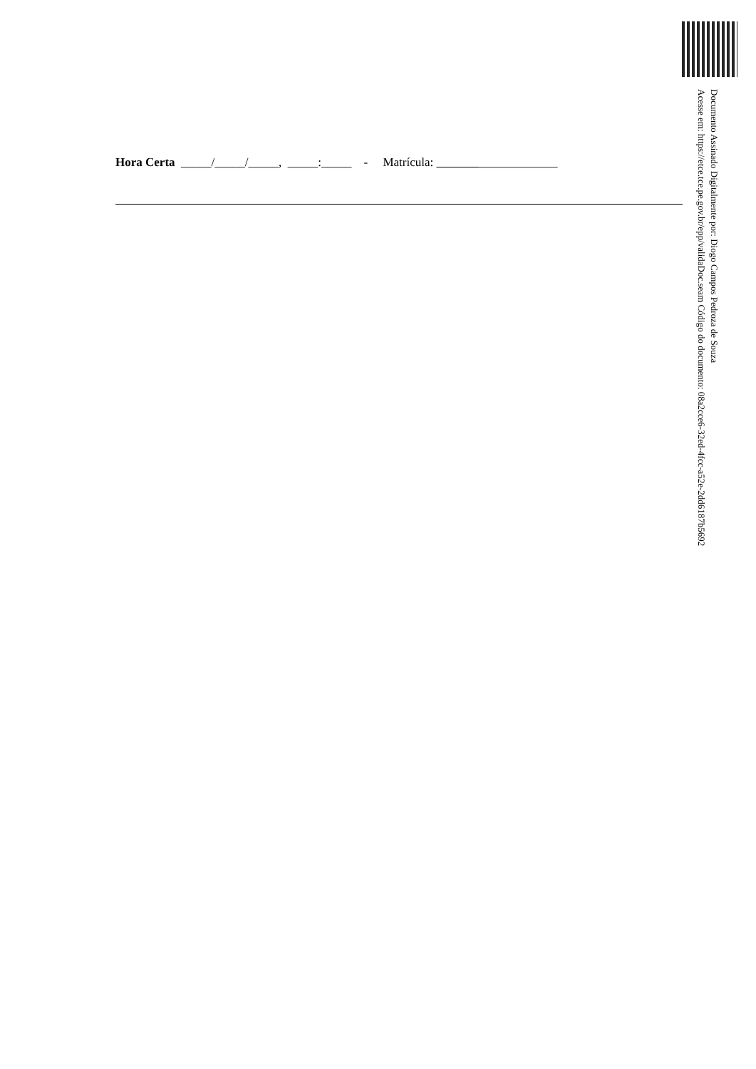Documento Assinado Digitalmente por: Diogo Campos Pedroza de Souza
Acesse em: https://etce.tce.pe.gov.br/epp/validaDoc.seam Código do documento: 08a2cce6-32ed-4fcc-a52e-2dd6187b5692
Hora Certa _____/_____/_____, _____:_____ - Matrícula: _____________